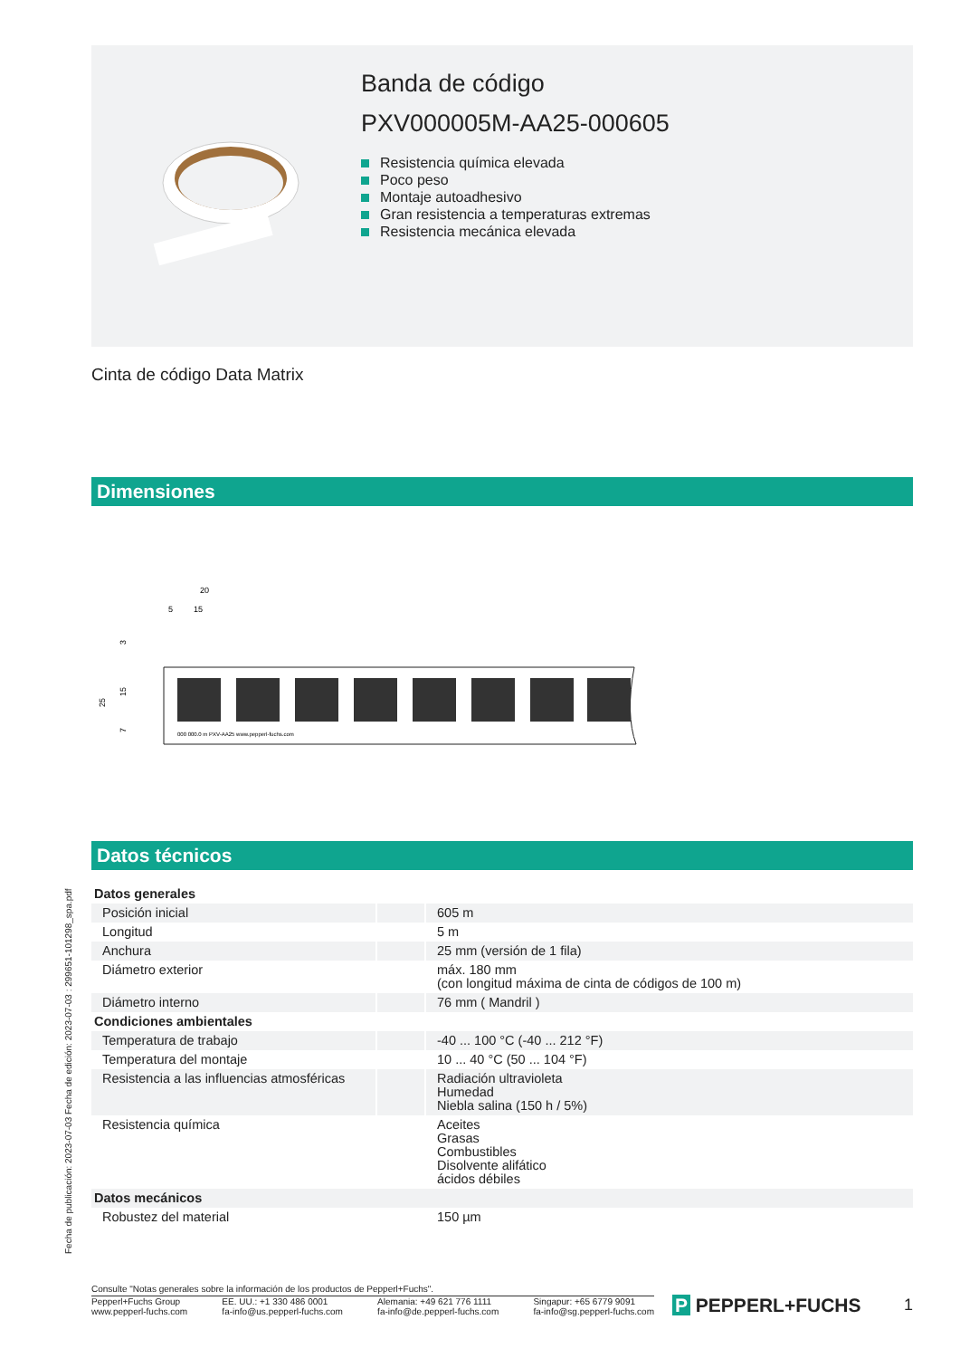Banda de código
PXV000005M-AA25-000605
Resistencia química elevada
Poco peso
Montaje autoadhesivo
Gran resistencia a temperaturas extremas
Resistencia mecánica elevada
Cinta de código Data Matrix
Dimensiones
20
5
15
25
15
7
3
000 000.0 m PXV-AA25 www.pepperl-fuchs.com
Datos técnicos
| Datos generales | | |
| Posición inicial | | 605 m |
| Longitud | | 5 m |
| Anchura | | 25 mm (versión de 1 fila) |
| Diámetro exterior | | máx. 180 mm (con longitud máxima de cinta de códigos de 100 m) |
| Diámetro interno | | 76 mm ( Mandril ) |
| Condiciones ambientales | | |
| Temperatura de trabajo | | -40 ... 100 °C (-40 ... 212 °F) |
| Temperatura del montaje | | 10 ... 40 °C (50 ... 104 °F) |
| Resistencia a las influencias atmosféricas | | Radiación ultravioleta Humedad Niebla salina (150 h / 5%) |
| Resistencia química | | Aceites Grasas Combustibles Disolvente alifático ácidos débiles |
| Datos mecánicos | | |
| Robustez del material | | 150 µm |
Fecha de publicación: 2023-07-03 Fecha de edición: 2023-07-03 : 299651-101298_spa.pdf
Consulte "Notas generales sobre la información de los productos de Pepperl+Fuchs".
Pepperl+Fuchs Group
www.pepperl-fuchs.com
EE. UU.: +1 330 486 0001
fa-info@us.pepperl-fuchs.com
Alemania: +49 621 776 1111
fa-info@de.pepperl-fuchs.com
Singapur: +65 6779 9091
fa-info@sg.pepperl-fuchs.com
P PEPPERL+FUCHS
1